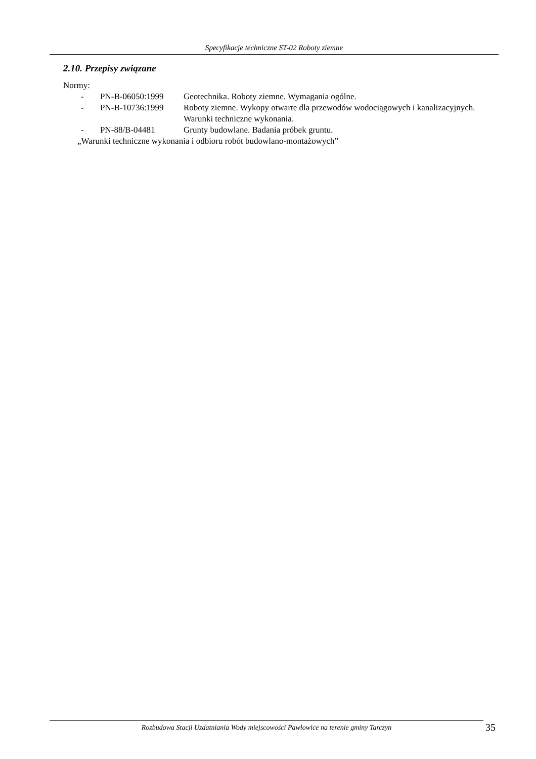Specyfikacje techniczne ST-02 Roboty ziemne
2.10. Przepisy związane
Normy:
- PN-B-06050:1999 Geotechnika. Roboty ziemne. Wymagania ogólne.
- PN-B-10736:1999 Roboty ziemne. Wykopy otwarte dla przewodów wodociągowych i kanalizacyjnych. Warunki techniczne wykonania.
- PN-88/B-04481 Grunty budowlane. Badania próbek gruntu.
„Warunki techniczne wykonania i odbioru robót budowlano-montażowych”
Rozbudowa Stacji Uzdatniania Wody miejscowości Pawłowice na terenie gminy Tarczyn 35